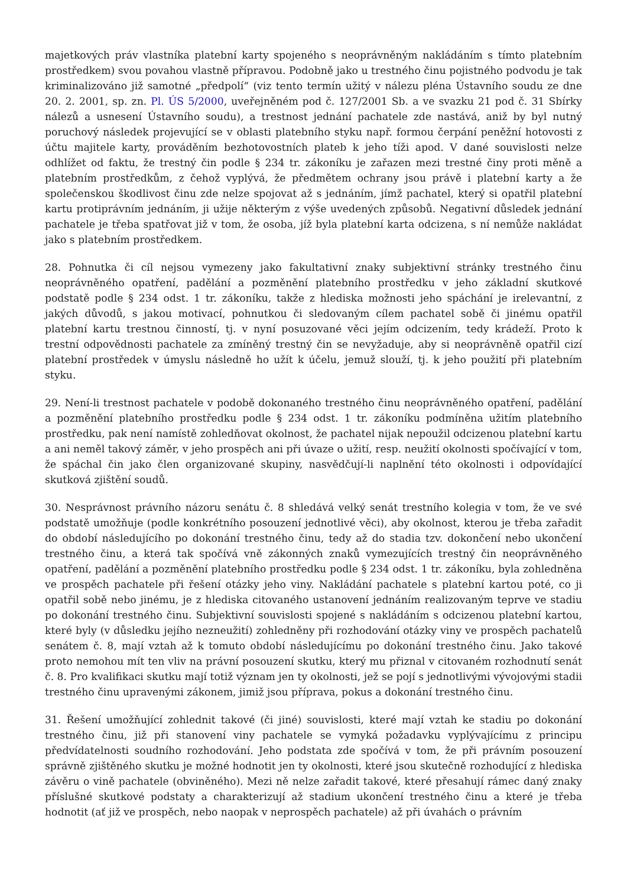majetkových práv vlastníka platební karty spojeného s neoprávněným nakládáním s tímto platebním prostředkem) svou povahou vlastně přípravou. Podobně jako u trestného činu pojistného podvodu je tak kriminalizováno již samotné „předpolí“ (viz tento termín užitý v nálezu pléna Ústavního soudu ze dne 20. 2. 2001, sp. zn. Pl. ÚS 5/2000, uveřejněném pod č. 127/2001 Sb. a ve svazku 21 pod č. 31 Sbírky nálezů a usnesení Ústavního soudu), a trestnost jednání pachatele zde nastává, aniž by byl nutný poruchový následek projevující se v oblasti platebního styku např. formou čerpání peněžní hotovosti z účtu majitele karty, prováděním bezhotovostních plateb k jeho tíži apod. V dané souvislosti nelze odhlížet od faktu, že trestný čin podle § 234 tr. zákoníku je zařazen mezi trestné činy proti měně a platebním prostředkům, z čehož vyplývá, že předmětem ochrany jsou právě i platební karty a že společenskou škodlivost činu zde nelze spojovat až s jednáním, jímž pachatel, který si opatřil platební kartu protiprávním jednáním, ji užije některým z výše uvedených způsobů. Negativní důsledek jednání pachatele je třeba spatřovat již v tom, že osoba, jíž byla platební karta odcizena, s ní nemůže nakládat jako s platebním prostředkem.
28. Pohnutka či cíl nejsou vymezeny jako fakultativní znaky subjektivní stránky trestného činu neoprávněného opatření, padělání a pozměnění platebního prostředku v jeho základní skutkové podstatě podle § 234 odst. 1 tr. zákoníku, takže z hlediska možnosti jeho spáchání je irelevantní, z jakých důvodů, s jakou motivací, pohnutkou či sledovaným cílem pachatel sobě či jinému opatřil platební kartu trestnou činností, tj. v nyní posuzované věci jejím odcizením, tedy krádeží. Proto k trestní odpovědnosti pachatele za zmíněný trestný čin se nevyžaduje, aby si neoprávněně opatřil cizí platební prostředek v úmyslu následně ho užít k účelu, jemuž slouží, tj. k jeho použití při platebním styku.
29. Není-li trestnost pachatele v podobě dokonaného trestného činu neoprávněného opatření, padělání a pozměnění platebního prostředku podle § 234 odst. 1 tr. zákoníku podmíněna užitím platebního prostředku, pak není namístě zohledňovat okolnost, že pachatel nijak nepoužil odcizenou platební kartu a ani neměl takový záměr, v jeho prospěch ani při úvaze o užití, resp. neužití okolnosti spočívající v tom, že spáchal čin jako člen organizované skupiny, nasvědčují-li naplnění této okolnosti i odpovídající skutková zjištění soudů.
30. Nesprávnost právního názoru senátu č. 8 shledává velký senát trestního kolegia v tom, že ve své podstatě umožňuje (podle konkrétního posouzení jednotlivé věci), aby okolnost, kterou je třeba zařadit do období následujícího po dokonání trestného činu, tedy až do stadia tzv. dokončení nebo ukončení trestného činu, a která tak spočívá vně zákonných znaků vymezujících trestný čin neoprávněného opatření, padělání a pozměnění platebního prostředku podle § 234 odst. 1 tr. zákoníku, byla zohledněna ve prospěch pachatele při řešení otázky jeho viny. Nakládání pachatele s platební kartou poté, co ji opatřil sobě nebo jinému, je z hlediska citovaného ustanovení jednáním realizovaným teprve ve stadiu po dokonání trestného činu. Subjektivní souvislosti spojené s nakládáním s odcizenou platební kartou, které byly (v důsledku jejího nezneužití) zohledněny při rozhodování otázky viny ve prospěch pachatelů senátem č. 8, mají vztah až k tomuto období následujícímu po dokonání trestného činu. Jako takové proto nemohou mít ten vliv na právní posouzení skutku, který mu přiznal v citovaném rozhodnutí senát č. 8. Pro kvalifikaci skutku mají totiž význam jen ty okolnosti, jež se pojí s jednotlivými vývojovými stadii trestného činu upravenými zákonem, jimiž jsou příprava, pokus a dokonání trestného činu.
31. Řešení umožňující zohlednit takové (či jiné) souvislosti, které mají vztah ke stadiu po dokonání trestného činu, již při stanovení viny pachatele se vymyká požadavku vyplývajícímu z principu předvídatelnosti soudního rozhodování. Jeho podstata zde spočívá v tom, že při právním posouzení správně zjištěného skutku je možné hodnotit jen ty okolnosti, které jsou skutečně rozhodující z hlediska závěru o vině pachatele (obviněného). Mezi ně nelze zařadit takové, které přesahují rámec daný znaky příslušné skutkové podstaty a charakterizují až stadium ukončení trestného činu a které je třeba hodnotit (ať již ve prospěch, nebo naopak v neprospěch pachatele) až při úvahách o právním